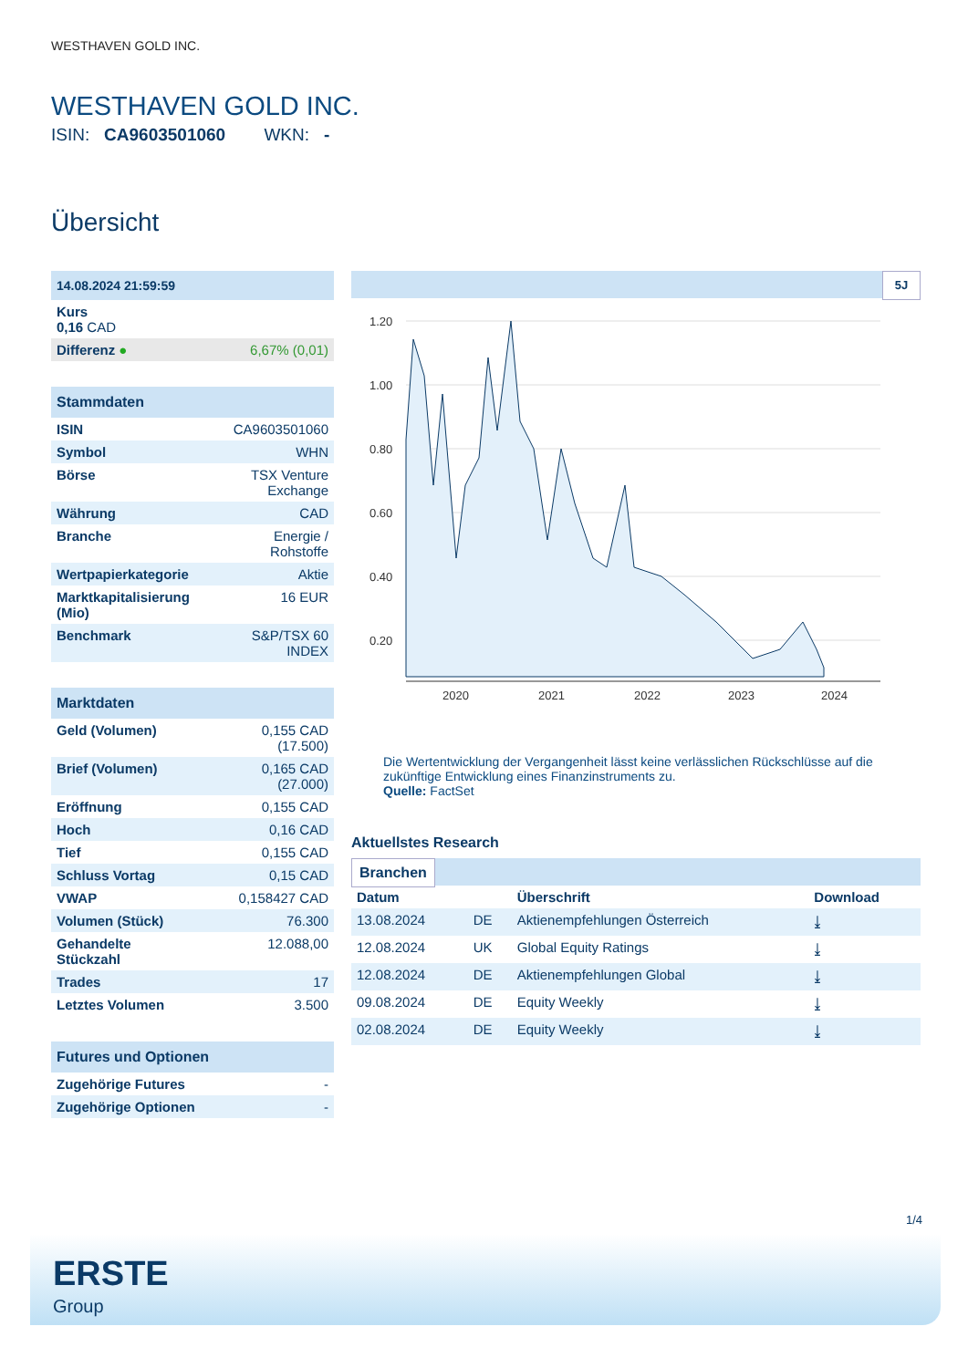WESTHAVEN GOLD INC.
WESTHAVEN GOLD INC.
ISIN: CA9603501060 WKN: -
Übersicht
| 14.08.2024 21:59:59 | |
| Kurs 0,16 CAD | |
| Differenz ● | 6,67% (0,01) |
| Stammdaten | |
| ISIN | CA9603501060 |
| Symbol | WHN |
| Börse | TSX Venture Exchange |
| Währung | CAD |
| Branche | Energie / Rohstoffe |
| Wertpapierkategorie | Aktie |
| Marktkapitalisierung (Mio) | 16 EUR |
| Benchmark | S&P/TSX 60 INDEX |
| Marktdaten | |
| Geld (Volumen) | 0,155 CAD (17.500) |
| Brief (Volumen) | 0,165 CAD (27.000) |
| Eröffnung | 0,155 CAD |
| Hoch | 0,16 CAD |
| Tief | 0,155 CAD |
| Schluss Vortag | 0,15 CAD |
| VWAP | 0,158427 CAD |
| Volumen (Stück) | 76.300 |
| Gehandelte Stückzahl | 12.088,00 |
| Trades | 17 |
| Letztes Volumen | 3.500 |
| Futures und Optionen | |
| Zugehörige Futures | - |
| Zugehörige Optionen | - |
5J
1.20
1.00
0.80
0.60
0.40
0.20
2020
2021
2022
2023
2024
Die Wertentwicklung der Vergangenheit lässt keine verlässlichen Rückschlüsse auf die zukünftige Entwicklung eines Finanzinstruments zu.
Quelle: FactSet
Aktuellstes Research
Branchen
| Datum | | Überschrift | Download |
| --- | --- | --- | --- |
| 13.08.2024 | DE | Aktienempfehlungen Österreich | ⤓ |
| 12.08.2024 | UK | Global Equity Ratings | ⤓ |
| 12.08.2024 | DE | Aktienempfehlungen Global | ⤓ |
| 09.08.2024 | DE | Equity Weekly | ⤓ |
| 02.08.2024 | DE | Equity Weekly | ⤓ |
1/4
ERSTE
Group